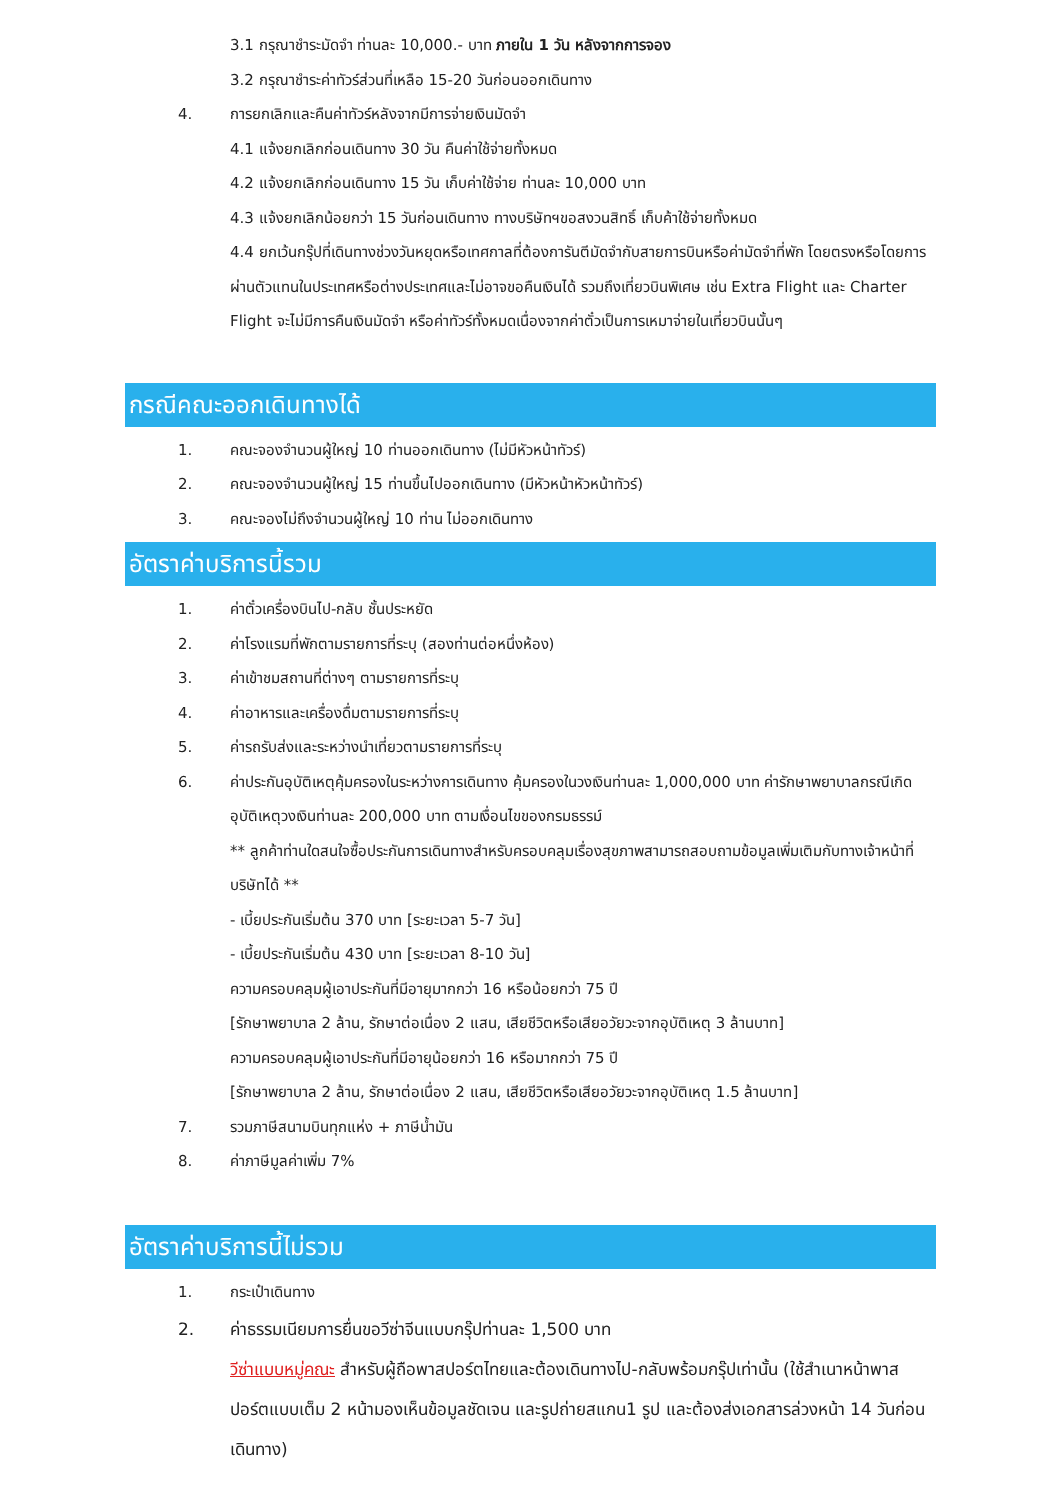3.1 กรุณาชำระมัดจำ ท่านละ 10,000.- บาท ภายใน 1 วัน หลังจากการจอง
3.2 กรุณาชำระค่าทัวร์ส่วนที่เหลือ 15-20 วันก่อนออกเดินทาง
4. การยกเลิกและคืนค่าทัวร์หลังจากมีการจ่ายเงินมัดจำ
4.1 แจ้งยกเลิกก่อนเดินทาง 30 วัน คืนค่าใช้จ่ายทั้งหมด
4.2 แจ้งยกเลิกก่อนเดินทาง 15 วัน เก็บค่าใช้จ่าย ท่านละ 10,000 บาท
4.3 แจ้งยกเลิกน้อยกว่า 15 วันก่อนเดินทาง ทางบริษัทฯขอสงวนสิทธิ์ เก็บค้าใช้จ่ายทั้งหมด
4.4 ยกเว้นกรุ๊ปที่เดินทางช่วงวันหยุดหรือเทศกาลที่ต้องการันตีมัดจำกับสายการบินหรือค่ามัดจำที่พัก โดยตรงหรือโดยการผ่านตัวแทนในประเทศหรือต่างประเทศและไม่อาจขอคืนเงินได้ รวมถึงเที่ยวบินพิเศษ เช่น Extra Flight และ Charter Flight จะไม่มีการคืนเงินมัดจำ หรือค่าทัวร์ทั้งหมดเนื่องจากค่าตั๋วเป็นการเหมาจ่ายในเที่ยวบินนั้นๆ
กรณีคณะออกเดินทางได้
1. คณะจองจำนวนผู้ใหญ่ 10 ท่านออกเดินทาง (ไม่มีหัวหน้าทัวร์)
2. คณะจองจำนวนผู้ใหญ่ 15 ท่านขึ้นไปออกเดินทาง (มีหัวหน้าหัวหน้าทัวร์)
3. คณะจองไม่ถึงจำนวนผู้ใหญ่ 10 ท่าน ไม่ออกเดินทาง
อัตราค่าบริการนี้รวม
1. ค่าตั๋วเครื่องบินไป-กลับ ชั้นประหยัด
2. ค่าโรงแรมที่พักตามรายการที่ระบุ (สองท่านต่อหนึ่งห้อง)
3. ค่าเข้าชมสถานที่ต่างๆ ตามรายการที่ระบุ
4. ค่าอาหารและเครื่องดื่มตามรายการที่ระบุ
5. ค่ารถรับส่งและระหว่างนำเที่ยวตามรายการที่ระบุ
6. ค่าประกันอุบัติเหตุคุ้มครองในระหว่างการเดินทาง คุ้มครองในวงเงินท่านละ 1,000,000 บาท ค่ารักษาพยาบาลกรณีเกิดอุบัติเหตุวงเงินท่านละ 200,000 บาท ตามเงื่อนไขของกรมธรรม์
** ลูกค้าท่านใดสนใจซื้อประกันการเดินทางสำหรับครอบคลุมเรื่องสุขภาพสามารถสอบถามข้อมูลเพิ่มเติมกับทางเจ้าหน้าที่บริษัทได้ **
- เบี้ยประกันเริ่มต้น 370 บาท [ระยะเวลา 5-7 วัน]
- เบี้ยประกันเริ่มต้น 430 บาท [ระยะเวลา 8-10 วัน]
ความครอบคลุมผู้เอาประกันที่มีอายุมากกว่า 16 หรือน้อยกว่า 75 ปี
[รักษาพยาบาล 2 ล้าน, รักษาต่อเนื่อง 2 แสน, เสียชีวิตหรือเสียอวัยวะจากอุบัติเหตุ 3 ล้านบาท]
ความครอบคลุมผู้เอาประกันที่มีอายุน้อยกว่า 16 หรือมากกว่า 75 ปี
[รักษาพยาบาล 2 ล้าน, รักษาต่อเนื่อง 2 แสน, เสียชีวิตหรือเสียอวัยวะจากอุบัติเหตุ 1.5 ล้านบาท]
7. รวมภาษีสนามบินทุกแห่ง + ภาษีน้ำมัน
8. ค่าภาษีมูลค่าเพิ่ม 7%
อัตราค่าบริการนี้ไม่รวม
1. กระเป๋าเดินทาง
2. ค่าธรรมเนียมการยื่นขอวีซ่าจีนแบบกรุ๊ปท่านละ 1,500 บาท
วีซ่าแบบหมู่คณะ สำหรับผู้ถือพาสปอร์ตไทยและต้องเดินทางไป-กลับพร้อมกรุ๊ปเท่านั้น (ใช้สำเนาหน้าพาสปอร์ตแบบเต็ม 2 หน้ามองเห็นข้อมูลชัดเจน และรูปถ่ายสแกน1 รูป และต้องส่งเอกสารล่วงหน้า 14 วันก่อนเดินทาง)